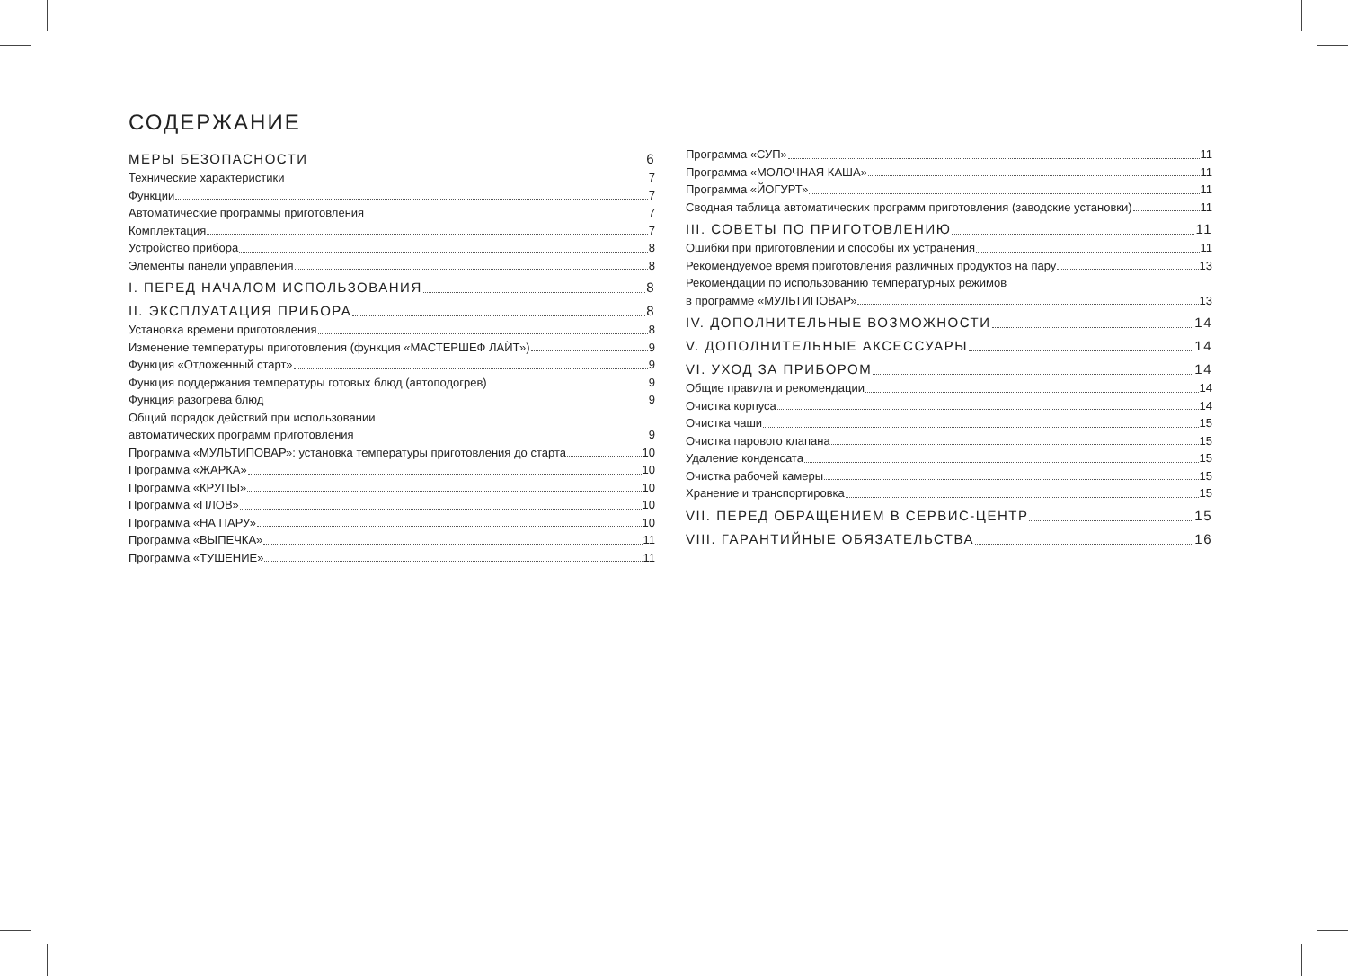СОДЕРЖАНИЕ
МЕРЫ БЕЗОПАСНОСТИ 6
Технические характеристики 7
Функции 7
Автоматические программы приготовления 7
Комплектация 7
Устройство прибора 8
Элементы панели управления 8
I. ПЕРЕД НАЧАЛОМ ИСПОЛЬЗОВАНИЯ 8
II. ЭКСПЛУАТАЦИЯ ПРИБОРА 8
Установка времени приготовления 8
Изменение температуры приготовления (функция «МАСТЕРШЕФ ЛАЙТ») 9
Функция «Отложенный старт» 9
Функция поддержания температуры готовых блюд (автоподогрев) 9
Функция разогрева блюд 9
Общий порядок действий при использовании
автоматических программ приготовления 9
Программа «МУЛЬТИПОВАР»: установка температуры приготовления до старта 10
Программа «ЖАРКА» 10
Программа «КРУПЫ» 10
Программа «ПЛОВ» 10
Программа «НА ПАРУ» 10
Программа «ВЫПЕЧКА» 11
Программа «ТУШЕНИЕ» 11
Программа «СУП» 11
Программа «МОЛОЧНАЯ КАША» 11
Программа «ЙОГУРТ» 11
Сводная таблица автоматических программ приготовления (заводские установки) 11
III. СОВЕТЫ ПО ПРИГОТОВЛЕНИЮ 11
Ошибки при приготовлении и способы их устранения 11
Рекомендуемое время приготовления различных продуктов на пару 13
Рекомендации по использованию температурных режимов
в программе «МУЛЬТИПОВАР» 13
IV. ДОПОЛНИТЕЛЬНЫЕ ВОЗМОЖНОСТИ 14
V. ДОПОЛНИТЕЛЬНЫЕ АКСЕССУАРЫ 14
VI. УХОД ЗА ПРИБОРОМ 14
Общие правила и рекомендации 14
Очистка корпуса 14
Очистка чаши 15
Очистка парового клапана 15
Удаление конденсата 15
Очистка рабочей камеры 15
Хранение и транспортировка 15
VII. ПЕРЕД ОБРАЩЕНИЕМ В СЕРВИС-ЦЕНТР 15
VIII. ГАРАНТИЙНЫЕ ОБЯЗАТЕЛЬСТВА 16